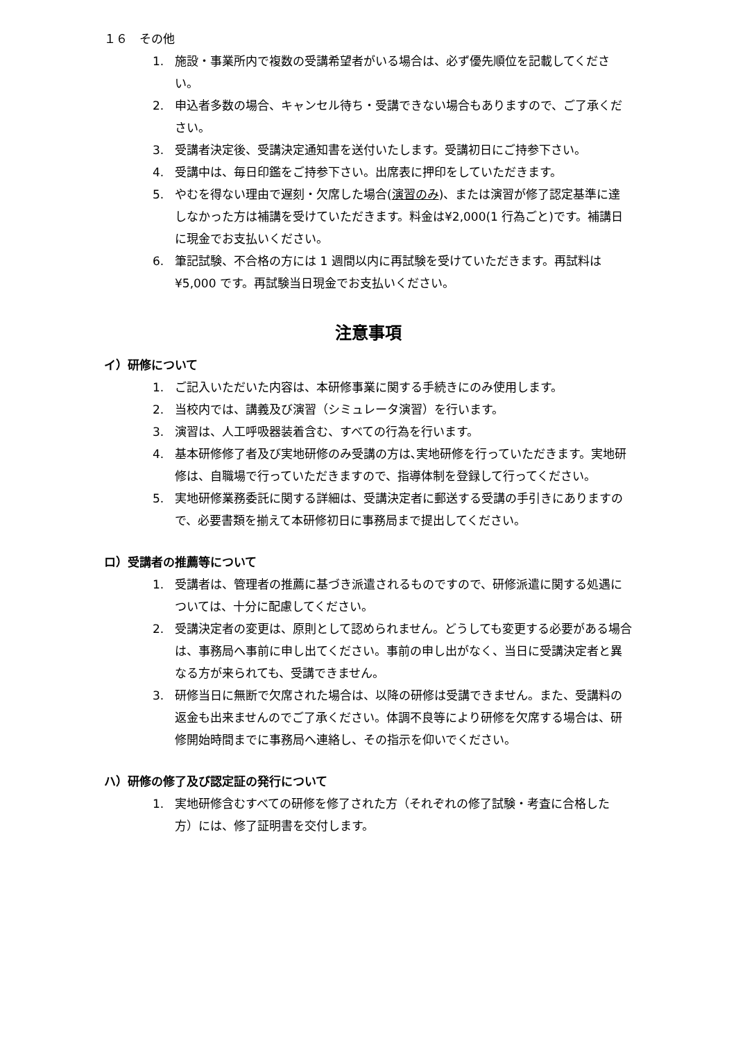１６　その他
1. 施設・事業所内で複数の受講希望者がいる場合は、必ず優先順位を記載してください。
2. 申込者多数の場合、キャンセル待ち・受講できない場合もありますので、ご了承ください。
3. 受講者決定後、受講決定通知書を送付いたします。受講初日にご持参下さい。
4. 受講中は、毎日印鑑をご持参下さい。出席表に押印をしていただきます。
5. やむを得ない理由で遅刻・欠席した場合(演習のみ)、または演習が修了認定基準に達しなかった方は補講を受けていただきます。料金は¥2,000(1 行為ごと)です。補講日に現金でお支払いください。
6. 筆記試験、不合格の方には 1 週間以内に再試験を受けていただきます。再試料は¥5,000 です。再試験当日現金でお支払いください。
注意事項
イ）研修について
1. ご記入いただいた内容は、本研修事業に関する手続きにのみ使用します。
2. 当校内では、講義及び演習（シミュレータ演習）を行います。
3. 演習は、人工呼吸器装着含む、すべての行為を行います。
4. 基本研修修了者及び実地研修のみ受講の方は､実地研修を行っていただきます。実地研修は、自職場で行っていただきますので、指導体制を登録して行ってください。
5. 実地研修業務委託に関する詳細は、受講決定者に郵送する受講の手引きにありますので、必要書類を揃えて本研修初日に事務局まで提出してください。
ロ）受講者の推薦等について
1. 受講者は、管理者の推薦に基づき派遣されるものですので、研修派遣に関する処遇については、十分に配慮してください。
2. 受講決定者の変更は、原則として認められません。どうしても変更する必要がある場合は、事務局へ事前に申し出てください。事前の申し出がなく、当日に受講決定者と異なる方が来られても、受講できません。
3. 研修当日に無断で欠席された場合は、以降の研修は受講できません。また、受講料の返金も出来ませんのでご了承ください。体調不良等により研修を欠席する場合は、研修開始時間までに事務局へ連絡し、その指示を仰いでください。
ハ）研修の修了及び認定証の発行について
1. 実地研修含むすべての研修を修了された方（それぞれの修了試験・考査に合格した方）には、修了証明書を交付します。